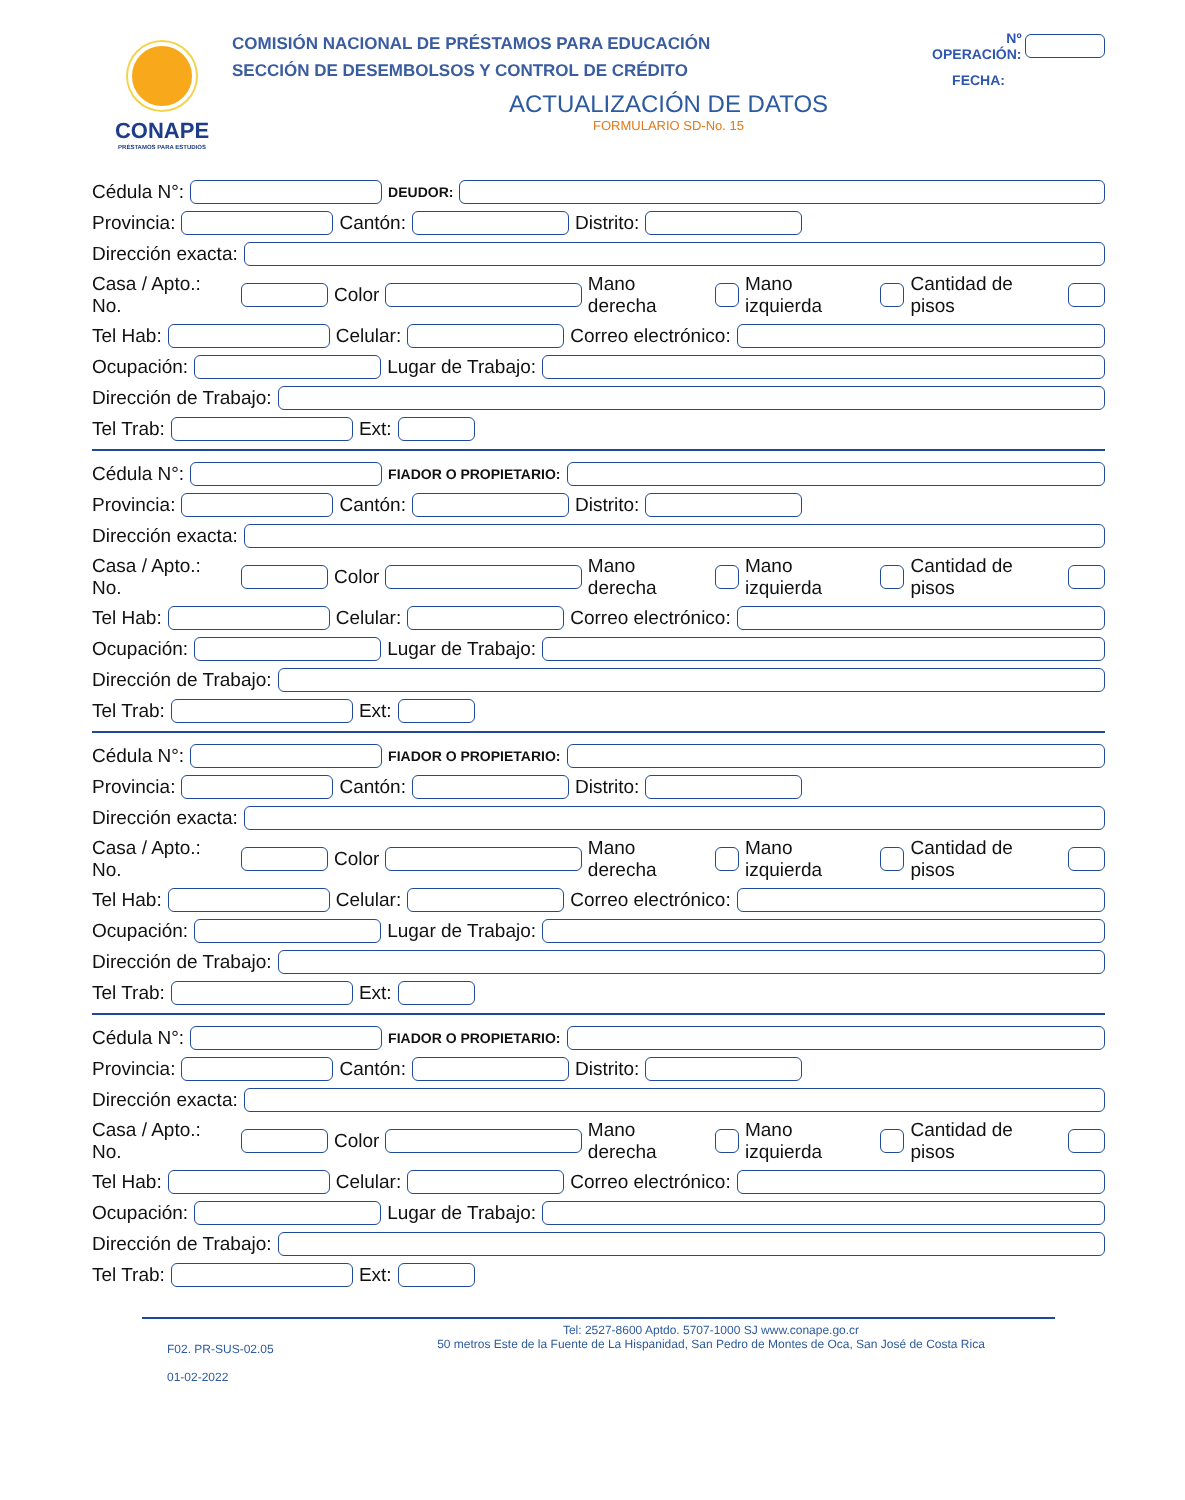CONAPE
PRÉSTAMOS PARA ESTUDIOS
COMISIÓN NACIONAL DE PRÉSTAMOS PARA EDUCACIÓN
SECCIÓN DE DESEMBOLSOS Y CONTROL DE CRÉDITO
Nº OPERACIÓN:
FECHA:
ACTUALIZACIÓN DE DATOS
FORMULARIO SD-No. 15
Cédula N°: DEUDOR:
Provincia: Cantón: Distrito:
Dirección exacta:
Casa / Apto.: No. Color Mano derecha Mano izquierda Cantidad de pisos
Tel Hab: Celular: Correo electrónico:
Ocupación: Lugar de Trabajo:
Dirección de Trabajo:
Tel Trab: Ext:
Cédula N°: FIADOR O PROPIETARIO:
Provincia: Cantón: Distrito:
Dirección exacta:
Casa / Apto.: No. Color Mano derecha Mano izquierda Cantidad de pisos
Tel Hab: Celular: Correo electrónico:
Ocupación: Lugar de Trabajo:
Dirección de Trabajo:
Tel Trab: Ext:
Cédula N°: FIADOR O PROPIETARIO:
Provincia: Cantón: Distrito:
Dirección exacta:
Casa / Apto.: No. Color Mano derecha Mano izquierda Cantidad de pisos
Tel Hab: Celular: Correo electrónico:
Ocupación: Lugar de Trabajo:
Dirección de Trabajo:
Tel Trab: Ext:
Cédula N°: FIADOR O PROPIETARIO:
Provincia: Cantón: Distrito:
Dirección exacta:
Casa / Apto.: No. Color Mano derecha Mano izquierda Cantidad de pisos
Tel Hab: Celular: Correo electrónico:
Ocupación: Lugar de Trabajo:
Dirección de Trabajo:
Tel Trab: Ext:
F02. PR-SUS-02.05
01-02-2022
Tel: 2527-8600 Aptdo. 5707-1000 SJ www.conape.go.cr
50 metros Este de la Fuente de La Hispanidad, San Pedro de Montes de Oca, San José de Costa Rica